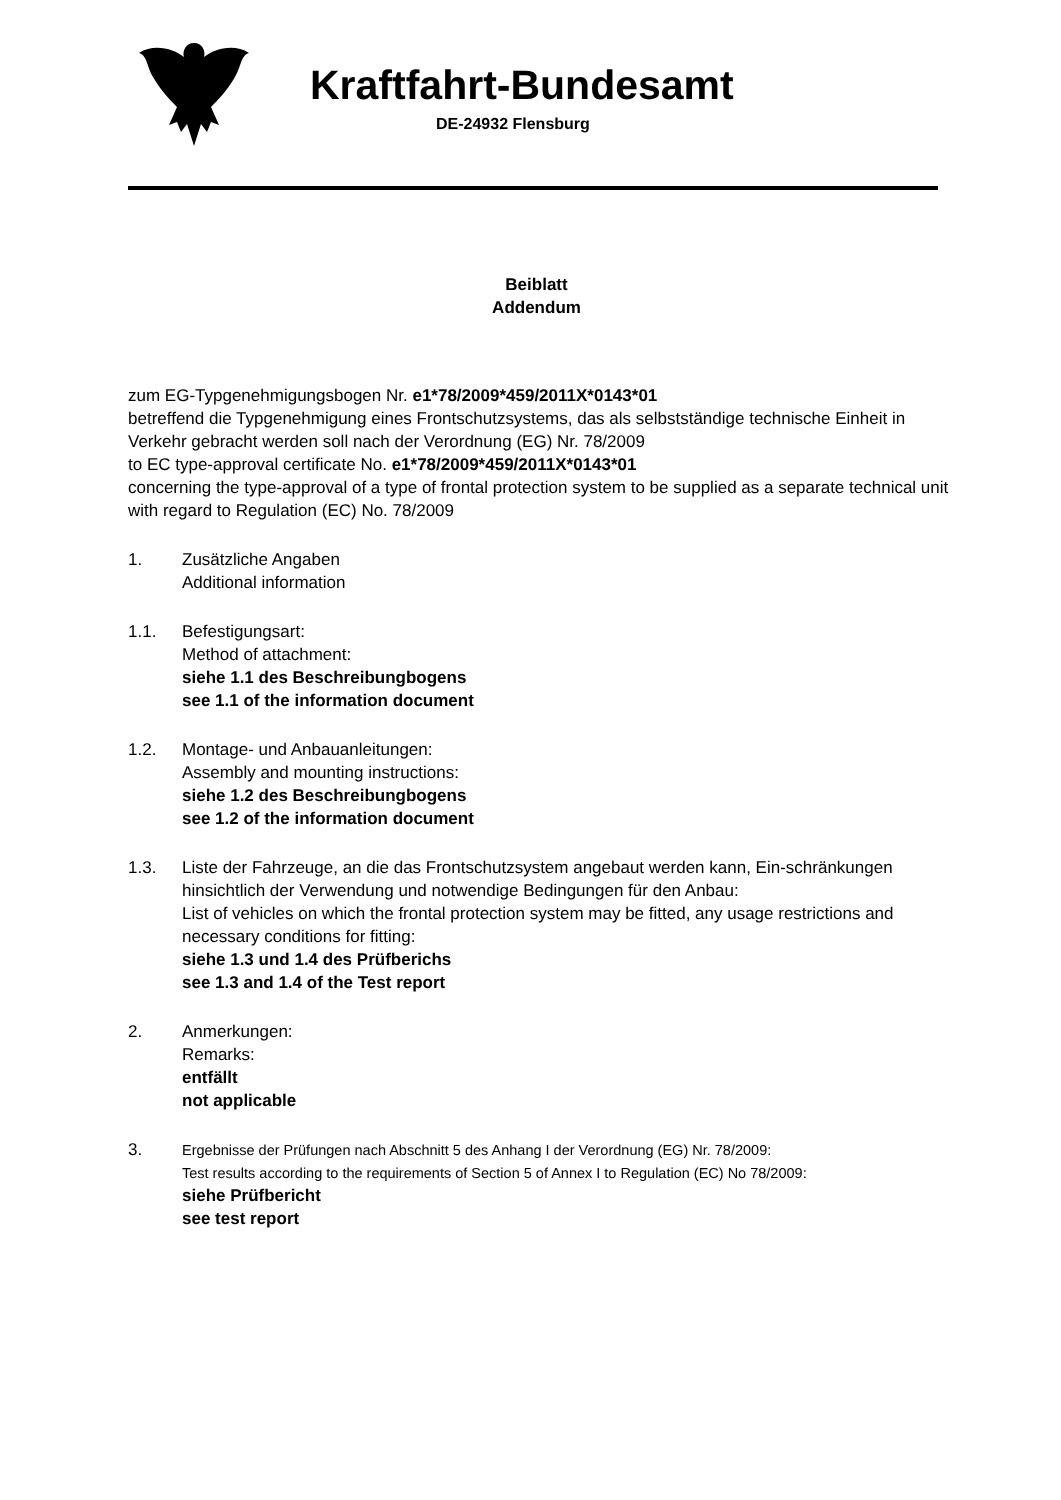Kraftfahrt-Bundesamt
DE-24932 Flensburg
Beiblatt
Addendum
zum EG-Typgenehmigungsbogen Nr. e1*78/2009*459/2011X*0143*01
betreffend die Typgenehmigung eines Frontschutzsystems, das als selbstständige technische Einheit in Verkehr gebracht werden soll nach der Verordnung (EG) Nr. 78/2009
to EC type-approval certificate No. e1*78/2009*459/2011X*0143*01
concerning the type-approval of a type of frontal protection system to be supplied as a separate technical unit with regard to Regulation (EC) No. 78/2009
1. Zusätzliche Angaben
Additional information
1.1. Befestigungsart:
Method of attachment:
siehe 1.1 des Beschreibungbogens
see 1.1 of the information document
1.2. Montage- und Anbauanleitungen:
Assembly and mounting instructions:
siehe 1.2 des Beschreibungbogens
see 1.2 of the information document
1.3. Liste der Fahrzeuge, an die das Frontschutzsystem angebaut werden kann, Ein-schränkungen hinsichtlich der Verwendung und notwendige Bedingungen für den Anbau:
List of vehicles on which the frontal protection system may be fitted, any usage restrictions and necessary conditions for fitting:
siehe 1.3 und 1.4 des Prüfberichs
see 1.3 and 1.4 of the Test report
2. Anmerkungen:
Remarks:
entfällt
not applicable
3.
Ergebnisse der Prüfungen nach Abschnitt 5 des Anhang I der Verordnung (EG) Nr. 78/2009:
Test results according to the requirements of Section 5 of Annex I to Regulation (EC) No 78/2009:
siehe Prüfbericht
see test report